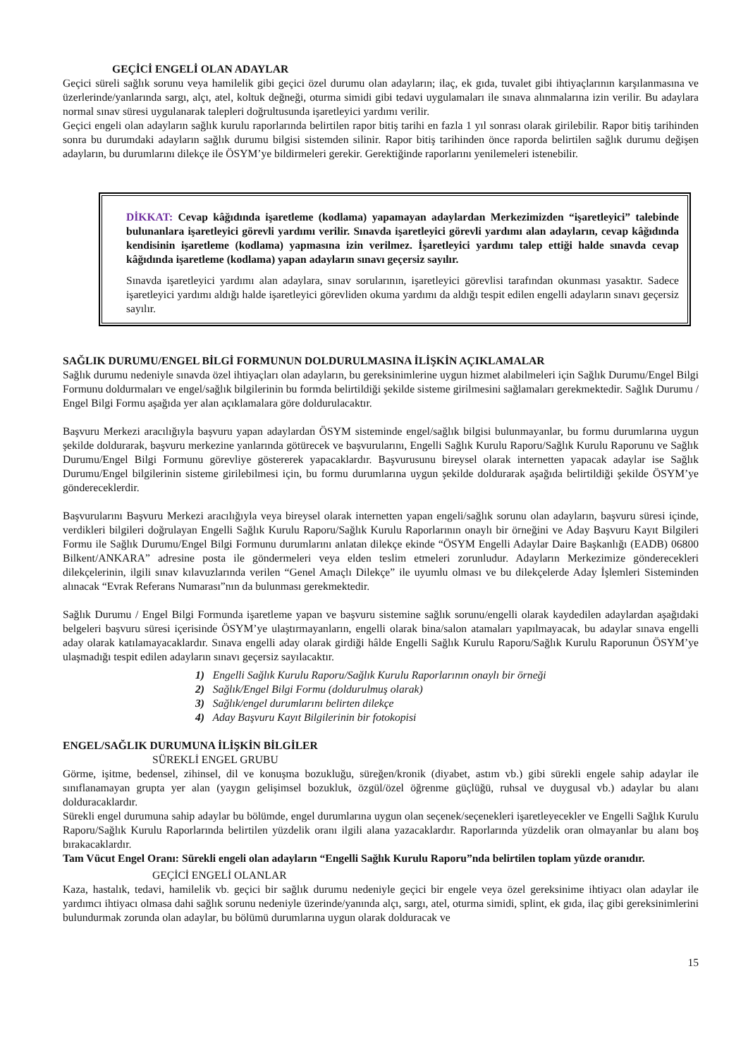GEÇİCİ ENGELİ OLAN ADAYLAR
Geçici süreli sağlık sorunu veya hamilelik gibi geçici özel durumu olan adayların; ilaç, ek gıda, tuvalet gibi ihtiyaçlarının karşılanmasına ve üzerlerinde/yanlarında sargı, alçı, atel, koltuk değneği, oturma simidi gibi tedavi uygulamaları ile sınava alınmalarına izin verilir. Bu adaylara normal sınav süresi uygulanarak talepleri doğrultusunda işaretleyici yardımı verilir.
Geçici engeli olan adayların sağlık kurulu raporlarında belirtilen rapor bitiş tarihi en fazla 1 yıl sonrası olarak girilebilir. Rapor bitiş tarihinden sonra bu durumdaki adayların sağlık durumu bilgisi sistemden silinir. Rapor bitiş tarihinden önce raporda belirtilen sağlık durumu değişen adayların, bu durumlarını dilekçe ile ÖSYM’ye bildirmeleri gerekir. Gerektiğinde raporlarını yenilemeleri istenebilir.
DİKKAT: Cevap kâğıdında işaretleme (kodlama) yapamayan adaylardan Merkezimizden “işaretleyici” talebinde bulunanlara işaretleyici görevli yardımı verilir. Sınavda işaretleyici görevli yardımı alan adayların, cevap kâğıdında kendisinin işaretleme (kodlama) yapmasına izin verilmez. İşaretleyici yardımı talep ettiği halde sınavda cevap kâğıdında işaretleme (kodlama) yapan adayların sınavı geçersiz sayılır.
Sınavda işaretleyici yardımı alan adaylara, sınav sorularının, işaretleyici görevlisi tarafından okunması yasaktır. Sadece işaretleyici yardımı aldığı halde işaretleyici görevliden okuma yardımı da aldığı tespit edilen engelli adayların sınavı geçersiz sayılır.
SAĞLIK DURUMU/ENGEL BİLGİ FORMUNUN DOLDURULMASINA İLİŞKİN AÇIKLAMALAR
Sağlık durumu nedeniyle sınavda özel ihtiyaçları olan adayların, bu gereksinimlerine uygun hizmet alabilmeleri için Sağlık Durumu/Engel Bilgi Formunu doldurmaları ve engel/sağlık bilgilerinin bu formda belirtildiği şekilde sisteme girilmesini sağlamaları gerekmektedir. Sağlık Durumu / Engel Bilgi Formu aşağıda yer alan açıklamalara göre doldurulacaktır.
Başvuru Merkezi aracılığıyla başvuru yapan adaylardan ÖSYM sisteminde engel/sağlık bilgisi bulunmayanlar, bu formu durumlarına uygun şekilde doldurarak, başvuru merkezine yanlarında götürecek ve başvurularını, Engelli Sağlık Kurulu Raporu/Sağlık Kurulu Raporunu ve Sağlık Durumu/Engel Bilgi Formunu görevliye göstererek yapacaklardır. Başvurusunu bireysel olarak internetten yapacak adaylar ise Sağlık Durumu/Engel bilgilerinin sisteme girilebilmesi için, bu formu durumlarına uygun şekilde doldurarak aşağıda belirtildiği şekilde ÖSYM’ye göndereceklerdir.
Başvurularını Başvuru Merkezi aracılığıyla veya bireysel olarak internetten yapan engeli/sağlık sorunu olan adayların, başvuru süresi içinde, verdikleri bilgileri doğrulayan Engelli Sağlık Kurulu Raporu/Sağlık Kurulu Raporlarının onaylı bir örneğini ve Aday Başvuru Kayıt Bilgileri Formu ile Sağlık Durumu/Engel Bilgi Formunu durumlarını anlatan dilekçe ekinde “ÖSYM Engelli Adaylar Daire Başkanlığı (EADB) 06800 Bilkent/ANKARA” adresine posta ile göndermeleri veya elden teslim etmeleri zorunludur. Adayların Merkezimize gönderecekleri dilekçelerinin, ilgili sınav kılavuzlarında verilen “Genel Amaçlı Dilekçe” ile uyumlu olması ve bu dilekçelerde Aday İşlemleri Sisteminden alınacak “Evrak Referans Numarası”nın da bulunması gerekmektedir.
Sağlık Durumu / Engel Bilgi Formunda işaretleme yapan ve başvuru sistemine sağlık sorunu/engelli olarak kaydedilen adaylardan aşağıdaki belgeleri başvuru süresi içerisinde ÖSYM’ye ulaştırmayanların, engelli olarak bina/salon atamaları yapılmayacak, bu adaylar sınava engelli aday olarak katılamayacaklardır. Sınava engelli aday olarak girdiği hâlde Engelli Sağlık Kurulu Raporu/Sağlık Kurulu Raporunun ÖSYM’ye ulaşmadığı tespit edilen adayların sınavı geçersiz sayılacaktır.
1) Engelli Sağlık Kurulu Raporu/Sağlık Kurulu Raporlarının onaylı bir örneği
2) Sağlık/Engel Bilgi Formu (doldurulmuş olarak)
3) Sağlık/engel durumlarını belirten dilekçe
4) Aday Başvuru Kayıt Bilgilerinin bir fotokopisi
ENGEL/SAĞLIK DURUMUNA İLİŞKİN BİLGİLER
SÜREKLİ ENGEL GRUBU
Görme, işitme, bedensel, zihinsel, dil ve konuşma bozukluğu, süreğen/kronik (diyabet, astım vb.) gibi sürekli engele sahip adaylar ile sınıflanamayan grupta yer alan (yaygın gelişimsel bozukluk, özgül/özel öğrenme güçlüğü, ruhsal ve duygusal vb.) adaylar bu alanı dolduracaklardır.
Sürekli engel durumuna sahip adaylar bu bölümde, engel durumlarına uygun olan seçenek/seçenekleri işaretleyecekler ve Engelli Sağlık Kurulu Raporu/Sağlık Kurulu Raporlarında belirtilen yüzdelik oranı ilgili alana yazacaklardır. Raporlarında yüzdelik oran olmayanlar bu alanı boş bırakacaklardır.
Tam Vücut Engel Oranı: Sürekli engeli olan adayların “Engelli Sağlık Kurulu Raporu”nda belirtilen toplam yüzde oranıdır.
GEÇİCİ ENGELİ OLANLAR
Kaza, hastalık, tedavi, hamilelik vb. geçici bir sağlık durumu nedeniyle geçici bir engele veya özel gereksinime ihtiyacı olan adaylar ile yardımcı ihtiyacı olmasa dahi sağlık sorunu nedeniyle üzerinde/yanında alçı, sargı, atel, oturma simidi, splint, ek gıda, ilaç gibi gereksinimlerini bulundurmak zorunda olan adaylar, bu bölümü durumlarına uygun olarak dolduracak ve
15